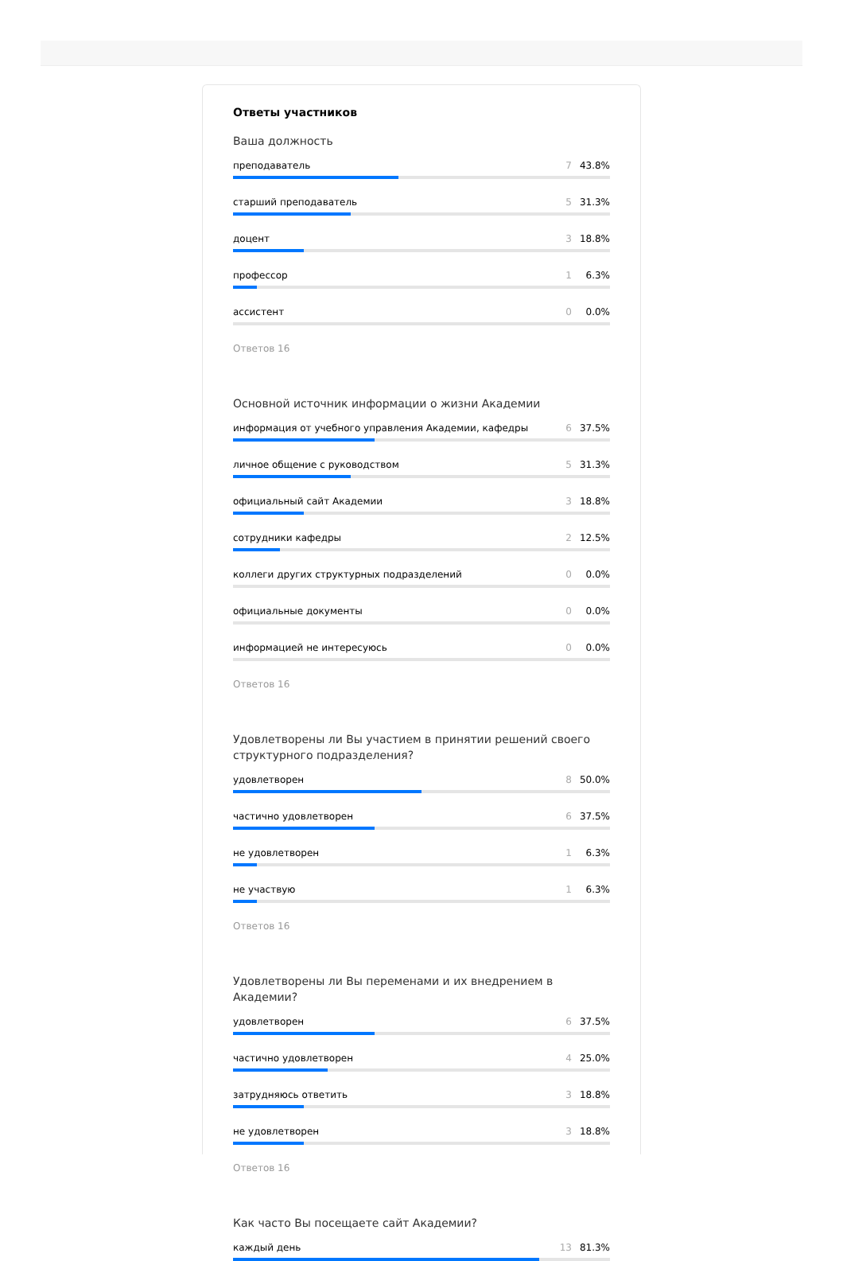Ответы участников
Ваша должность
преподаватель 7 43.8%
старший преподаватель 5 31.3%
доцент 3 18.8%
профессор 1 6.3%
ассистент 0 0.0%
Ответов 16
Основной источник информации о жизни Академии
информация от учебного управления Академии, кафедры 6 37.5%
личное общение с руководством 5 31.3%
официальный сайт Академии 3 18.8%
сотрудники кафедры 2 12.5%
коллеги других структурных подразделений 0 0.0%
официальные документы 0 0.0%
информацией не интересуюсь 0 0.0%
Ответов 16
Удовлетворены ли Вы участием в принятии решений своего структурного подразделения?
удовлетворен 8 50.0%
частично удовлетворен 6 37.5%
не удовлетворен 1 6.3%
не участвую 1 6.3%
Ответов 16
Удовлетворены ли Вы переменами и их внедрением в Академии?
удовлетворен 6 37.5%
частично удовлетворен 4 25.0%
затрудняюсь ответить 3 18.8%
не удовлетворен 3 18.8%
Ответов 16
Как часто Вы посещаете сайт Академии?
каждый день 13 81.3%